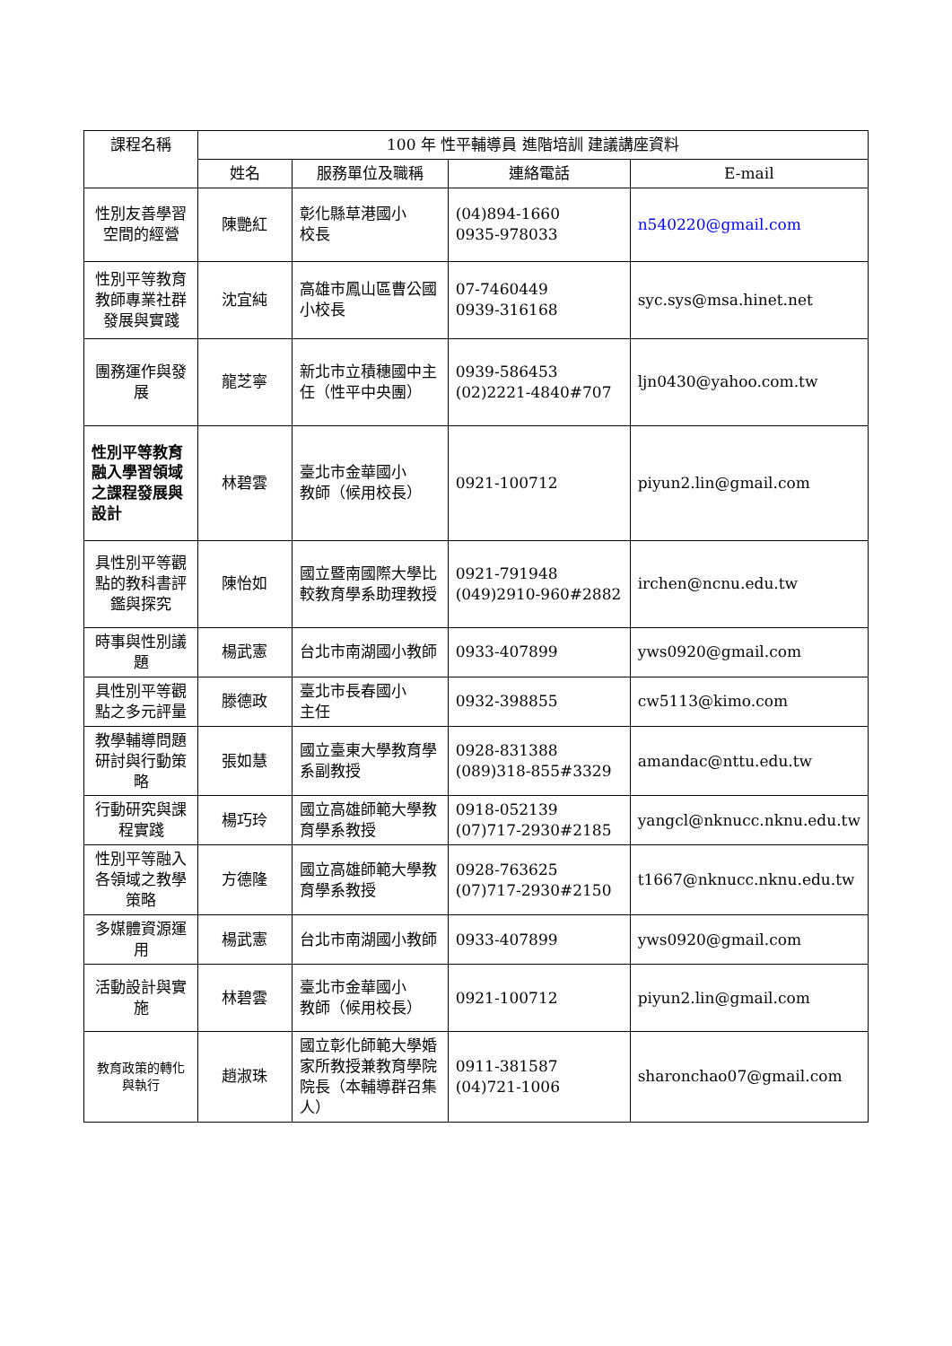| 課程名稱 | 100 年 性平輔導員 進階培訓 建議講座資料 | | | |
| --- | --- | --- | --- | --- |
| | 姓名 | 服務單位及職稱 | 連絡電話 | E-mail |
| 性別友善學習空間的經營 | 陳艷紅 | 彰化縣草港國小 校長 | (04)894-1660 0935-978033 | n540220@gmail.com |
| 性別平等教育教師專業社群發展與實踐 | 沈宜純 | 高雄市鳳山區曹公國小校長 | 07-7460449 0939-316168 | syc.sys@msa.hinet.net |
| 團務運作與發展 | 龍芝寧 | 新北市立積穗國中主任（性平中央團） | 0939-586453 (02)2221-4840#707 | ljn0430@yahoo.com.tw |
| 性別平等教育融入學習領域之課程發展與設計 | 林碧雲 | 臺北市金華國小 教師（候用校長） | 0921-100712 | piyun2.lin@gmail.com |
| 具性別平等觀點的教科書評鑑與探究 | 陳怡如 | 國立暨南國際大學比較教育學系助理教授 | 0921-791948 (049)2910-960#2882 | irchen@ncnu.edu.tw |
| 時事與性別議題 | 楊武憲 | 台北市南湖國小教師 | 0933-407899 | yws0920@gmail.com |
| 具性別平等觀點之多元評量 | 滕德政 | 臺北市長春國小 主任 | 0932-398855 | cw5113@kimo.com |
| 教學輔導問題研討與行動策略 | 張如慧 | 國立臺東大學教育學系副教授 | 0928-831388 (089)318-855#3329 | amandac@nttu.edu.tw |
| 行動研究與課程實踐 | 楊巧玲 | 國立高雄師範大學教育學系教授 | 0918-052139 (07)717-2930#2185 | yangcl@nknucc.nknu.edu.tw |
| 性別平等融入各領域之教學策略 | 方德隆 | 國立高雄師範大學教育學系教授 | 0928-763625 (07)717-2930#2150 | t1667@nknucc.nknu.edu.tw |
| 多媒體資源運用 | 楊武憲 | 台北市南湖國小教師 | 0933-407899 | yws0920@gmail.com |
| 活動設計與實施 | 林碧雲 | 臺北市金華國小 教師（候用校長） | 0921-100712 | piyun2.lin@gmail.com |
| 教育政策的轉化與執行 | 趙淑珠 | 國立彰化師範大學婚家所教授兼教育學院院長（本輔導群召集人） | 0911-381587 (04)721-1006 | sharonchao07@gmail.com |